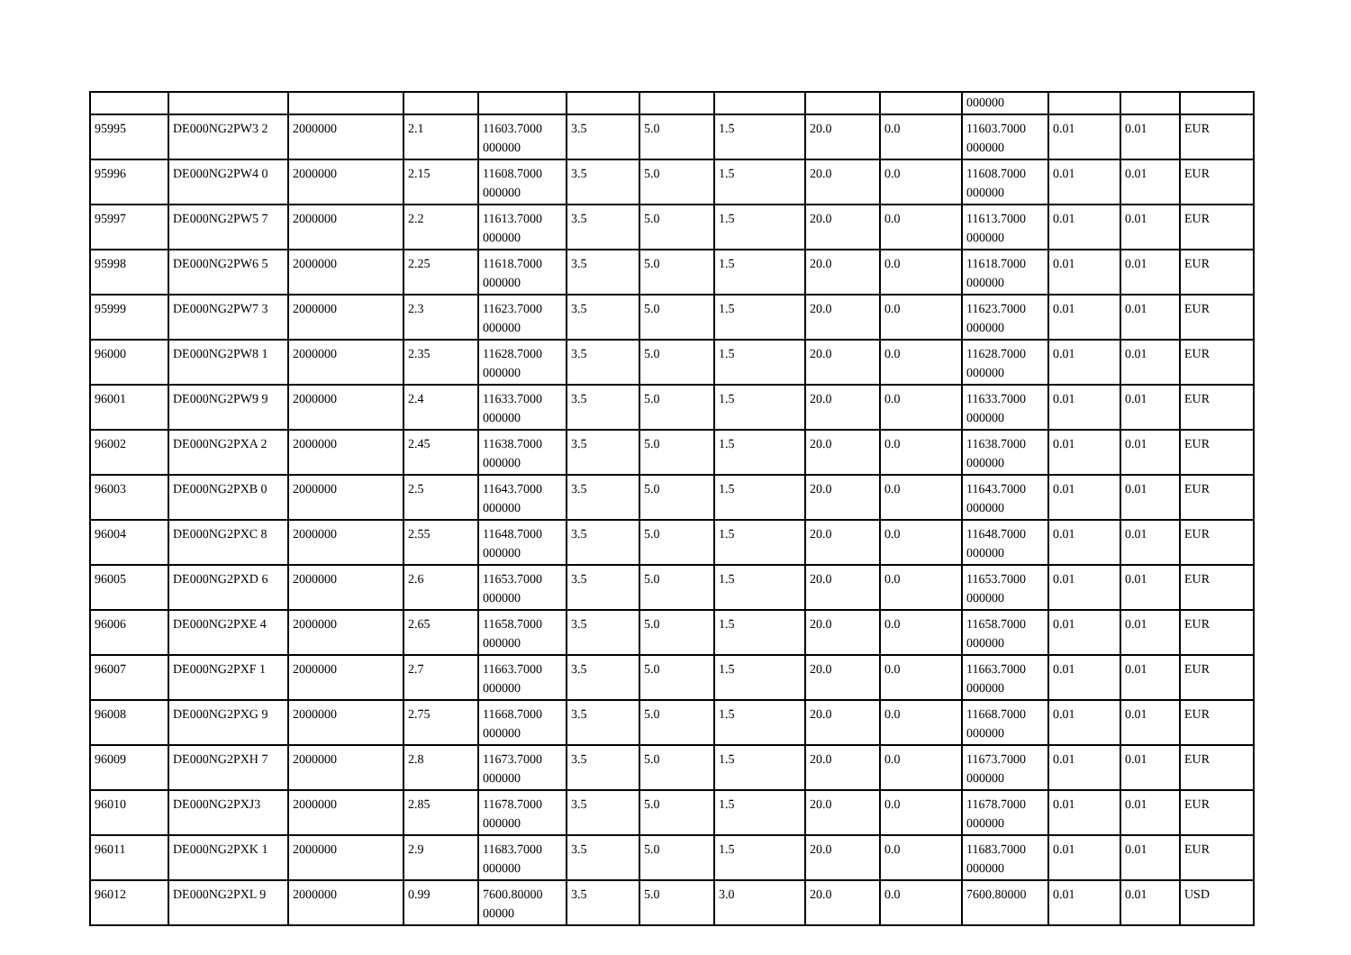| | | | | | | | | | | 000000 | | | |
| 95995 | DE000NG2PW3 2 | 2000000 | 2.1 | 11603.7000 000000 | 3.5 | 5.0 | 1.5 | 20.0 | 0.0 | 11603.7000 000000 | 0.01 | 0.01 | EUR |
| 95996 | DE000NG2PW4 0 | 2000000 | 2.15 | 11608.7000 000000 | 3.5 | 5.0 | 1.5 | 20.0 | 0.0 | 11608.7000 000000 | 0.01 | 0.01 | EUR |
| 95997 | DE000NG2PW5 7 | 2000000 | 2.2 | 11613.7000 000000 | 3.5 | 5.0 | 1.5 | 20.0 | 0.0 | 11613.7000 000000 | 0.01 | 0.01 | EUR |
| 95998 | DE000NG2PW6 5 | 2000000 | 2.25 | 11618.7000 000000 | 3.5 | 5.0 | 1.5 | 20.0 | 0.0 | 11618.7000 000000 | 0.01 | 0.01 | EUR |
| 95999 | DE000NG2PW7 3 | 2000000 | 2.3 | 11623.7000 000000 | 3.5 | 5.0 | 1.5 | 20.0 | 0.0 | 11623.7000 000000 | 0.01 | 0.01 | EUR |
| 96000 | DE000NG2PW8 1 | 2000000 | 2.35 | 11628.7000 000000 | 3.5 | 5.0 | 1.5 | 20.0 | 0.0 | 11628.7000 000000 | 0.01 | 0.01 | EUR |
| 96001 | DE000NG2PW9 9 | 2000000 | 2.4 | 11633.7000 000000 | 3.5 | 5.0 | 1.5 | 20.0 | 0.0 | 11633.7000 000000 | 0.01 | 0.01 | EUR |
| 96002 | DE000NG2PXA 2 | 2000000 | 2.45 | 11638.7000 000000 | 3.5 | 5.0 | 1.5 | 20.0 | 0.0 | 11638.7000 000000 | 0.01 | 0.01 | EUR |
| 96003 | DE000NG2PXB 0 | 2000000 | 2.5 | 11643.7000 000000 | 3.5 | 5.0 | 1.5 | 20.0 | 0.0 | 11643.7000 000000 | 0.01 | 0.01 | EUR |
| 96004 | DE000NG2PXC 8 | 2000000 | 2.55 | 11648.7000 000000 | 3.5 | 5.0 | 1.5 | 20.0 | 0.0 | 11648.7000 000000 | 0.01 | 0.01 | EUR |
| 96005 | DE000NG2PXD 6 | 2000000 | 2.6 | 11653.7000 000000 | 3.5 | 5.0 | 1.5 | 20.0 | 0.0 | 11653.7000 000000 | 0.01 | 0.01 | EUR |
| 96006 | DE000NG2PXE 4 | 2000000 | 2.65 | 11658.7000 000000 | 3.5 | 5.0 | 1.5 | 20.0 | 0.0 | 11658.7000 000000 | 0.01 | 0.01 | EUR |
| 96007 | DE000NG2PXF 1 | 2000000 | 2.7 | 11663.7000 000000 | 3.5 | 5.0 | 1.5 | 20.0 | 0.0 | 11663.7000 000000 | 0.01 | 0.01 | EUR |
| 96008 | DE000NG2PXG 9 | 2000000 | 2.75 | 11668.7000 000000 | 3.5 | 5.0 | 1.5 | 20.0 | 0.0 | 11668.7000 000000 | 0.01 | 0.01 | EUR |
| 96009 | DE000NG2PXH 7 | 2000000 | 2.8 | 11673.7000 000000 | 3.5 | 5.0 | 1.5 | 20.0 | 0.0 | 11673.7000 000000 | 0.01 | 0.01 | EUR |
| 96010 | DE000NG2PXJ3 | 2000000 | 2.85 | 11678.7000 000000 | 3.5 | 5.0 | 1.5 | 20.0 | 0.0 | 11678.7000 000000 | 0.01 | 0.01 | EUR |
| 96011 | DE000NG2PXK 1 | 2000000 | 2.9 | 11683.7000 000000 | 3.5 | 5.0 | 1.5 | 20.0 | 0.0 | 11683.7000 000000 | 0.01 | 0.01 | EUR |
| 96012 | DE000NG2PXL 9 | 2000000 | 0.99 | 7600.80000 00000 | 3.5 | 5.0 | 3.0 | 20.0 | 0.0 | 7600.80000 | 0.01 | 0.01 | USD |